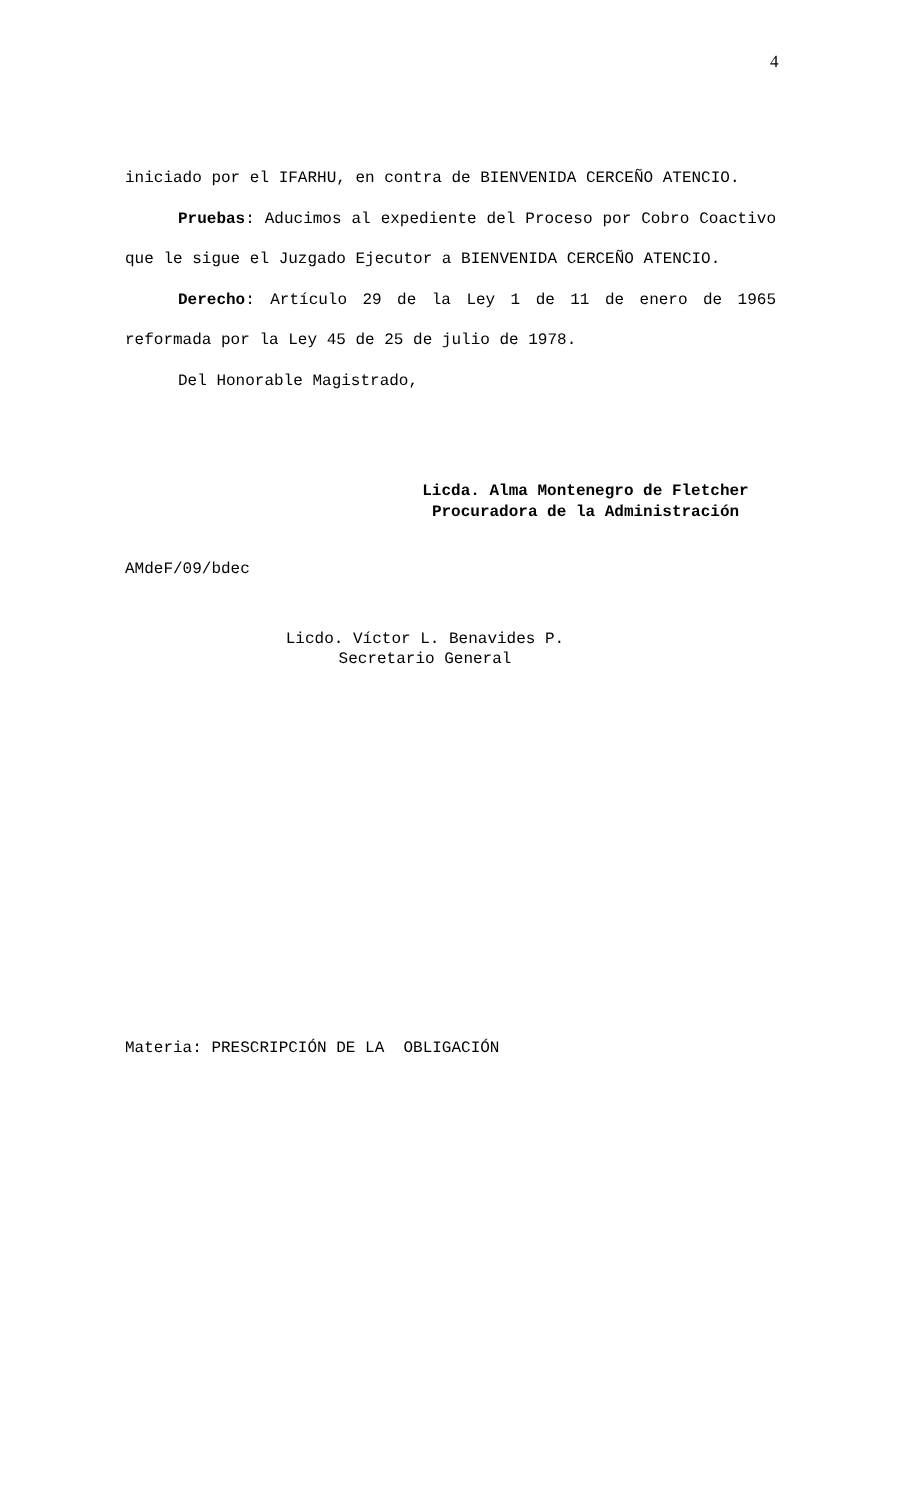4
iniciado por el IFARHU, en contra de BIENVENIDA CERCEÑO ATENCIO.
Pruebas: Aducimos al expediente del Proceso por Cobro Coactivo que le sigue el Juzgado Ejecutor a BIENVENIDA CERCEÑO ATENCIO.
Derecho: Artículo 29 de la Ley 1 de 11 de enero de 1965 reformada por la Ley 45 de 25 de julio de 1978.
Del Honorable Magistrado,
Licda. Alma Montenegro de Fletcher
Procuradora de la Administración
AMdeF/09/bdec
Licdo. Víctor L. Benavides P.
Secretario General
Materia: PRESCRIPCIÓN DE LA OBLIGACIÓN